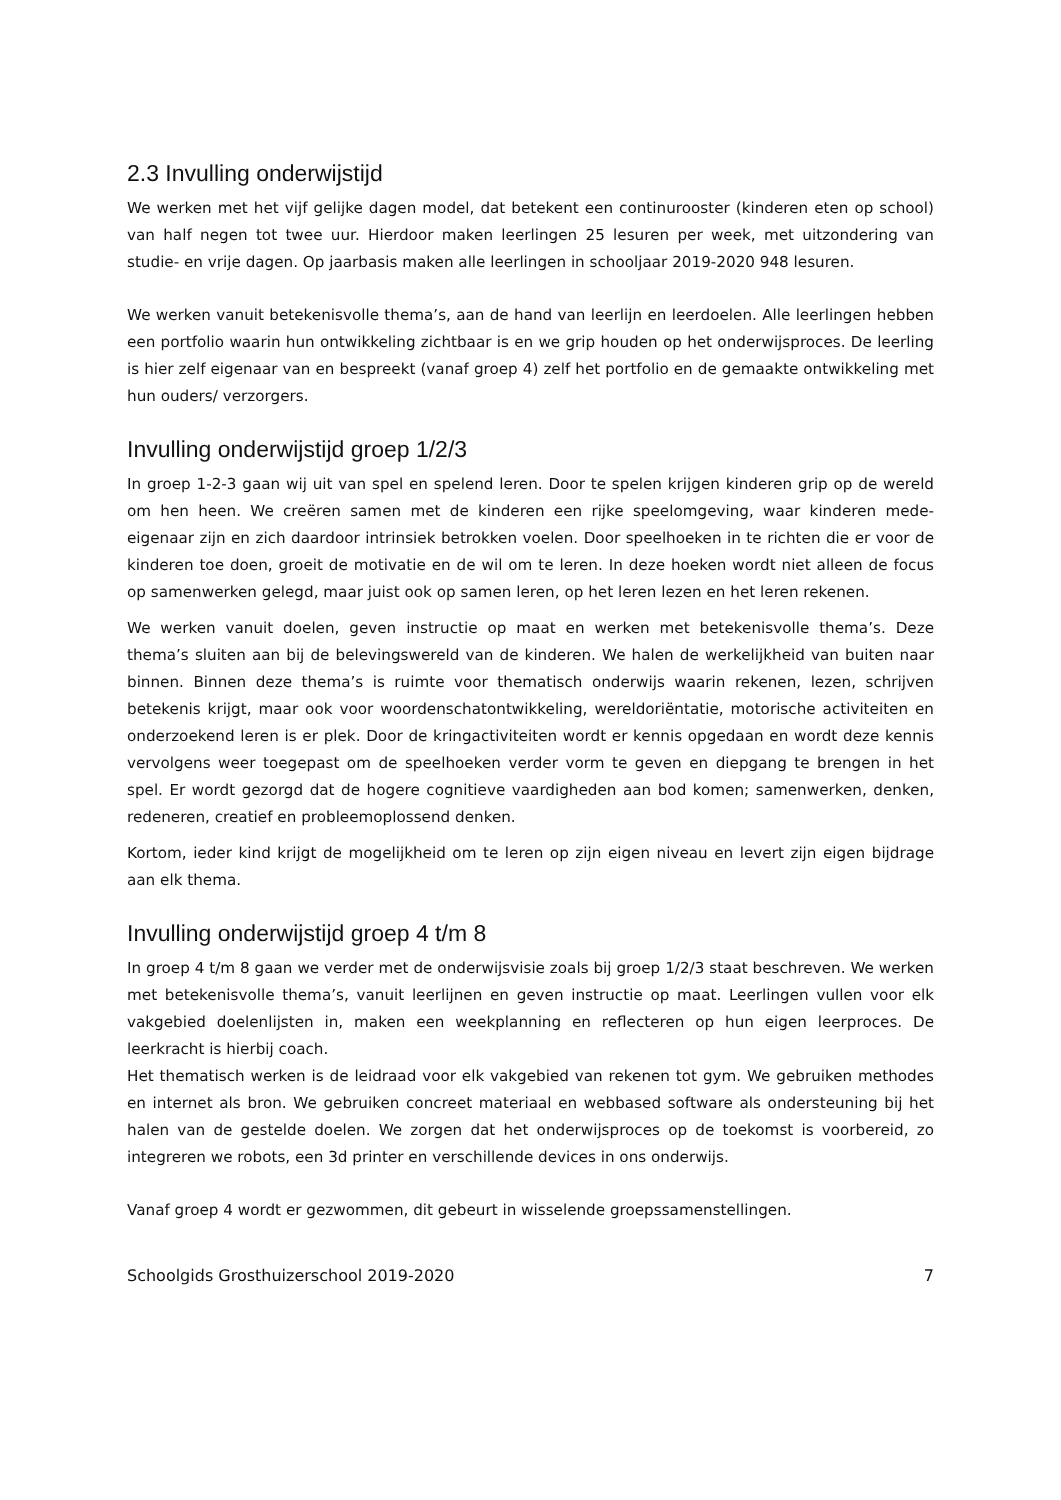2.3 Invulling onderwijstijd
We werken met het vijf gelijke dagen model, dat betekent een continurooster (kinderen eten op school) van half negen tot twee uur. Hierdoor maken leerlingen 25 lesuren per week, met uitzondering van studie- en vrije dagen. Op jaarbasis maken alle leerlingen in schooljaar 2019-2020 948 lesuren.
We werken vanuit betekenisvolle thema’s, aan de hand van leerlijn en leerdoelen. Alle leerlingen hebben een portfolio waarin hun ontwikkeling zichtbaar is en we grip houden op het onderwijsproces. De leerling is hier zelf eigenaar van en bespreekt (vanaf groep 4) zelf het portfolio en de gemaakte ontwikkeling met hun ouders/ verzorgers.
Invulling onderwijstijd groep 1/2/3
In groep 1-2-3 gaan wij uit van spel en spelend leren. Door te spelen krijgen kinderen grip op de wereld om hen heen. We creëren samen met de kinderen een rijke speelomgeving, waar kinderen mede-eigenaar zijn en zich daardoor intrinsiek betrokken voelen. Door speelhoeken in te richten die er voor de kinderen toe doen, groeit de motivatie en de wil om te leren. In deze hoeken wordt niet alleen de focus op samenwerken gelegd, maar juist ook op samen leren, op het leren lezen en het leren rekenen.
We werken vanuit doelen, geven instructie op maat en werken met betekenisvolle thema’s. Deze thema’s sluiten aan bij de belevingswereld van de kinderen. We halen de werkelijkheid van buiten naar binnen. Binnen deze thema’s is ruimte voor thematisch onderwijs waarin rekenen, lezen, schrijven betekenis krijgt, maar ook voor woordenschatontwikkeling, wereldoriëntatie, motorische activiteiten en onderzoekend leren is er plek. Door de kringactiviteiten wordt er kennis opgedaan en wordt deze kennis vervolgens weer toegepast om de speelhoeken verder vorm te geven en diepgang te brengen in het spel. Er wordt gezorgd dat de hogere cognitieve vaardigheden aan bod komen; samenwerken, denken, redeneren, creatief en probleemoplossend denken.
Kortom, ieder kind krijgt de mogelijkheid om te leren op zijn eigen niveau en levert zijn eigen bijdrage aan elk thema.
Invulling onderwijstijd groep 4 t/m 8
In groep 4 t/m 8 gaan we verder met de onderwijsvisie zoals bij groep 1/2/3 staat beschreven. We werken met betekenisvolle thema’s, vanuit leerlijnen en geven instructie op maat. Leerlingen vullen voor elk vakgebied doelenlijsten in, maken een weekplanning en reflecteren op hun eigen leerproces. De leerkracht is hierbij coach.
Het thematisch werken is de leidraad voor elk vakgebied van rekenen tot gym. We gebruiken methodes en internet als bron. We gebruiken concreet materiaal en webbased software als ondersteuning bij het halen van de gestelde doelen. We zorgen dat het onderwijsproces op de toekomst is voorbereid, zo integreren we robots, een 3d printer en verschillende devices in ons onderwijs.
Vanaf groep 4 wordt er gezwommen, dit gebeurt in wisselende groepssamenstellingen.
Schoolgids Grosthuizerschool 2019-2020 7